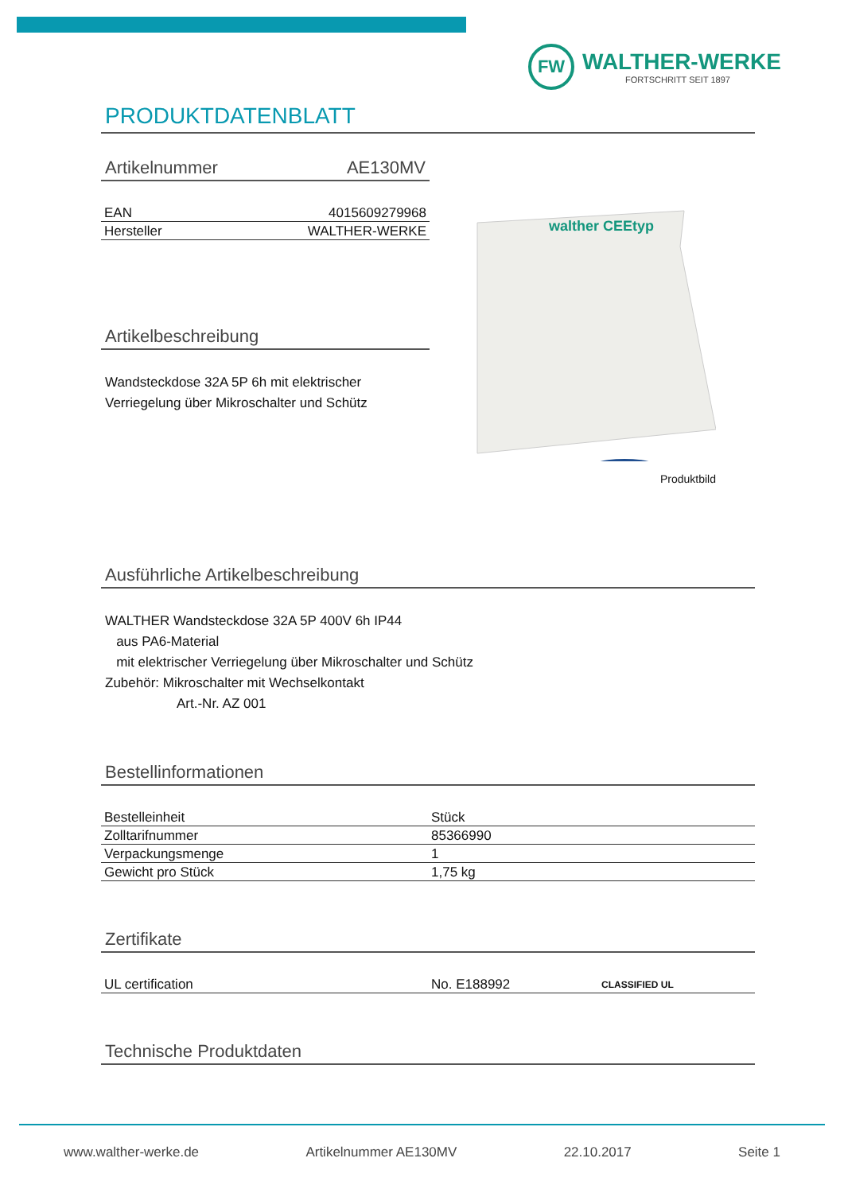FW
WALTHER-WERKE
FORTSCHRITT SEIT 1897
PRODUKTDATENBLATT
Artikelnummer AE130MV
| EAN | 4015609279968 |
| Hersteller | WALTHER-WERKE |
Artikelbeschreibung
Wandsteckdose 32A 5P 6h mit elektrischer
Verriegelung über Mikroschalter und Schütz
Ausführliche Artikelbeschreibung
WALTHER Wandsteckdose 32A 5P 400V 6h IP44
aus PA6-Material
mit elektrischer Verriegelung über Mikroschalter und Schütz
Zubehör: Mikroschalter mit Wechselkontakt
Art.-Nr. AZ 001
Bestellinformationen
| Bestelleinheit | Stück |
| Zolltarifnummer | 85366990 |
| Verpackungsmenge | 1 |
| Gewicht pro Stück | 1,75 kg |
Zertifikate
| UL certification | No. E188992 | CLASSIFIED UL |
Technische Produktdaten
walther CEEtyp
Produktbild
www.walther-werke.de Artikelnummer AE130MV 22.10.2017 Seite 1